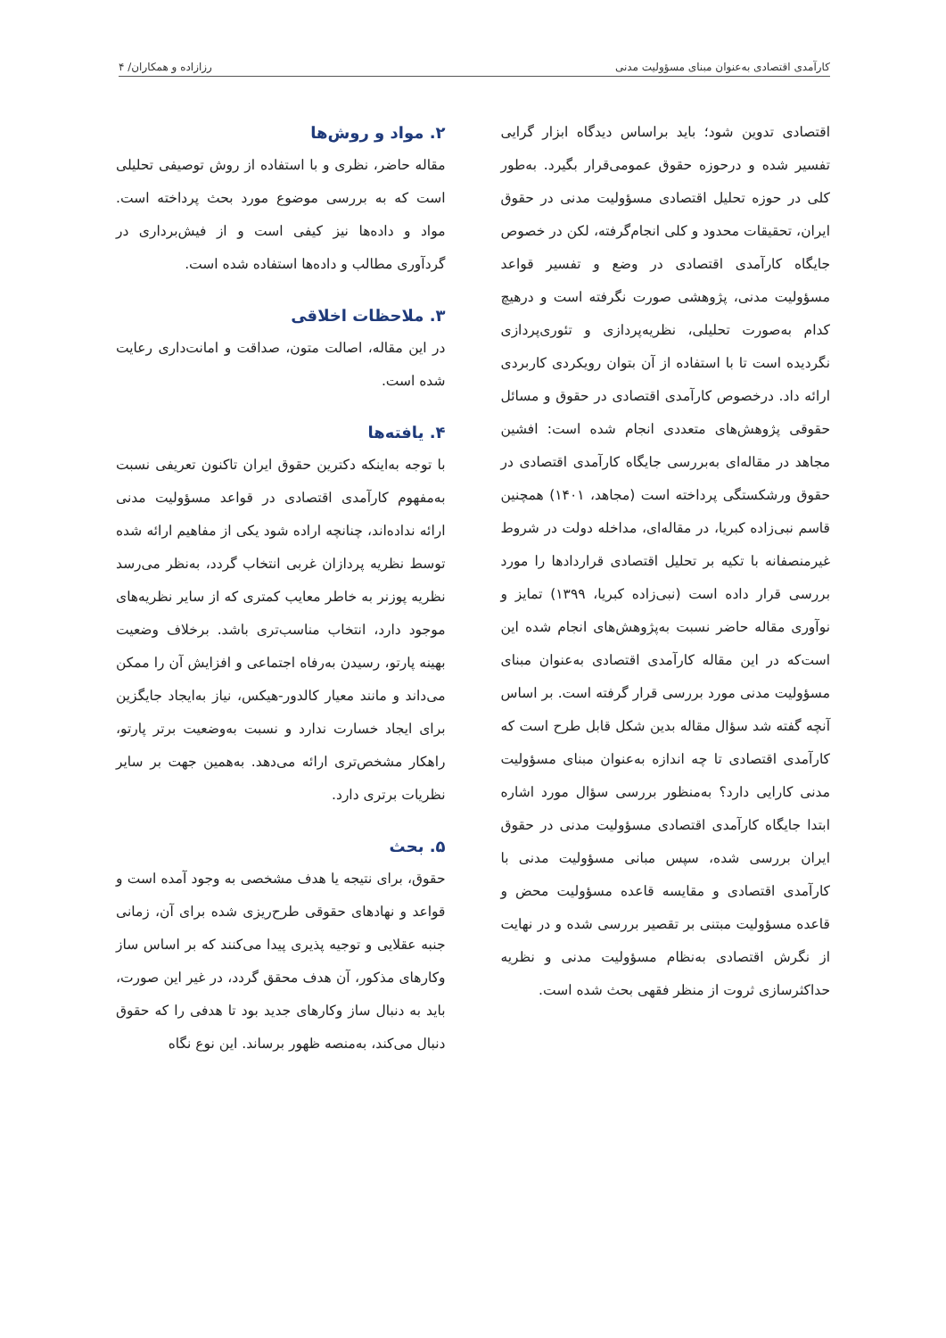کارآمدی اقتصادی به‌عنوان مبنای مسؤولیت مدنی رزازاده و همکاران/ ۴
اقتصادی تدوین شود؛ باید براساس دیدگاه ابزار گرایی تفسیر شده و درحوزه حقوق عمومی‌قرار بگیرد. به‌طور کلی در حوزه تحلیل اقتصادی مسؤولیت مدنی در حقوق ایران، تحقیقات محدود و کلی انجام‌گرفته، لکن در خصوص جایگاه کارآمدی اقتصادی در وضع و تفسیر قواعد مسؤولیت مدنی، پژوهشی صورت نگرفته است و درهیچ کدام به‌صورت تحلیلی، نظریه‌پردازی و تئوری‌پردازی نگردیده است تا با استفاده از آن بتوان رویکردی کاربردی ارائه داد. درخصوص کارآمدی اقتصادی در حقوق و مسائل حقوقی پژوهش‌های متعددی انجام شده است: افشین مجاهد در مقاله‌ای به‌بررسی جایگاه کارآمدی اقتصادی در حقوق ورشکستگی پرداخته است (مجاهد، ۱۴۰۱) همچنین قاسم نبی‌زاده کبریا، در مقاله‌ای، مداخله دولت در شروط غیرمنصفانه با تکیه بر تحلیل اقتصادی قراردادها را مورد بررسی قرار داده است (نبی‌زاده کبریا، ۱۳۹۹) تمایز و نوآوری مقاله حاضر نسبت به‌پژوهش‌های انجام شده این است‌که در این مقاله کارآمدی اقتصادی به‌عنوان مبنای مسؤولیت مدنی مورد بررسی قرار گرفته است. بر اساس آنچه گفته شد سؤال مقاله بدین شکل قابل طرح است که کارآمدی اقتصادی تا چه اندازه به‌عنوان مبنای مسؤولیت مدنی کارایی دارد؟ به‌منظور بررسی سؤال مورد اشاره ابتدا جایگاه کارآمدی اقتصادی مسؤولیت مدنی در حقوق ایران بررسی شده، سپس مبانی مسؤولیت مدنی با کارآمدی اقتصادی و مقایسه قاعده مسؤولیت محض و قاعده مسؤولیت مبتنی بر تقصیر بررسی شده و در نهایت از نگرش اقتصادی به‌نظام مسؤولیت مدنی و نظریه حداکثرسازی ثروت از منظر فقهی بحث شده است.
۲. مواد و روش‌ها
مقاله حاضر، نظری و با استفاده از روش توصیفی تحلیلی است که به بررسی موضوع مورد بحث پرداخته است. مواد و داده‌ها نیز کیفی است و از فیش‌برداری در گردآوری مطالب و داده‌ها استفاده شده است.
۳. ملاحظات اخلاقی
در این مقاله، اصالت متون، صداقت و امانت‌داری رعایت شده است.
۴. یافته‌ها
با توجه به‌اینکه دکترین حقوق ایران تاکنون تعریفی نسبت به‌مفهوم کارآمدی اقتصادی در قواعد مسؤولیت مدنی ارائه نداده‌اند، چنانچه اراده شود یکی از مفاهیم ارائه شده توسط نظریه پردازان غربی انتخاب گردد، به‌نظر می‌رسد نظریه پوزنر به خاطر معایب کمتری که از سایر نظریه‌های موجود دارد، انتخاب مناسب‌تری باشد. برخلاف وضعیت بهینه پارتو، رسیدن به‌رفاه اجتماعی و افزایش آن را ممکن می‌داند و مانند معیار کالدور-هیکس، نیاز به‌ایجاد جایگزین برای ایجاد خسارت ندارد و نسبت به‌وضعیت برتر پارتو، راهکار مشخص‌تری ارائه می‌دهد. به‌همین جهت بر سایر نظریات برتری دارد.
۵. بحث
حقوق، برای نتیجه یا هدف مشخصی به وجود آمده است و قواعد و نهادهای حقوقی طرح‌ریزی شده برای آن، زمانی جنبه عقلایی و توجیه پذیری پیدا می‌کنند که بر اساس ساز وکارهای مذکور، آن هدف محقق گردد، در غیر این صورت، باید به دنبال ساز وکارهای جدید بود تا هدفی را که حقوق دنبال می‌کند، به‌منصه ظهور برساند. این نوع نگاه